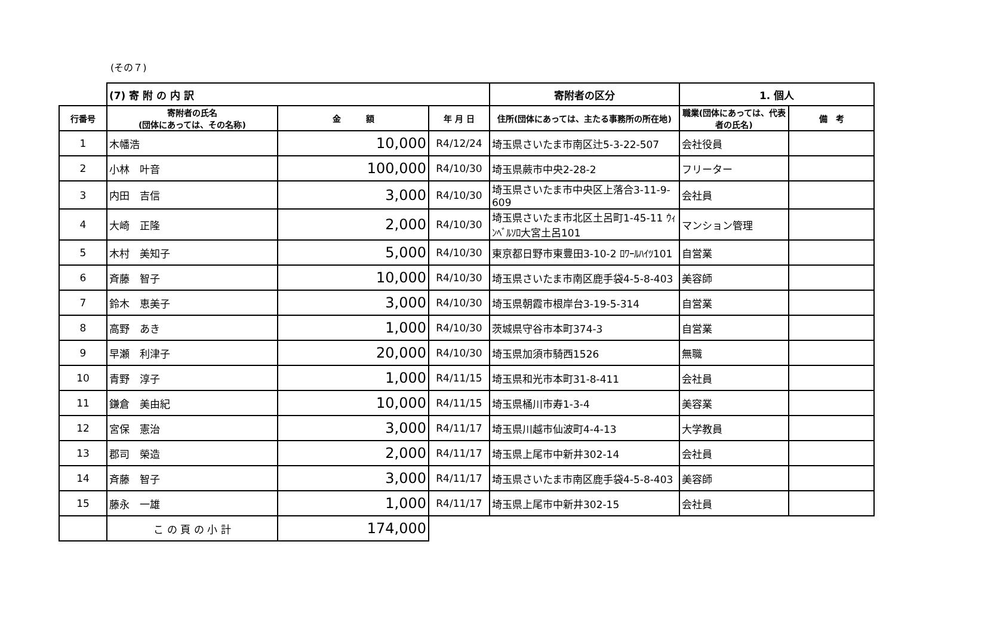(その７)
| | (7) 寄 附 の 内 訳 | | | 寄附者の区分 | 1. 個人 | |
| 行番号 | 寄附者の氏名 (団体にあっては、その名称) | 金 額 | 年 月 日 | 住所(団体にあっては、主たる事務所の所在地) | 職業(団体にあっては、代表者の氏名) | 備 考 |
| 1 | 木幡浩 | 10,000 | R4/12/24 | 埼玉県さいたま市南区辻5-3-22-507 | 会社役員 | |
| 2 | 小林 叶音 | 100,000 | R4/10/30 | 埼玉県蕨市中央2-28-2 | フリーター | |
| 3 | 内田 吉信 | 3,000 | R4/10/30 | 埼玉県さいたま市中央区上落合3-11-9-609 | 会社員 | |
| 4 | 大崎 正隆 | 2,000 | R4/10/30 | 埼玉県さいたま市北区土呂町1-45-11 ｳｨﾝﾍﾞﾙｿﾛ大宮土呂101 | マンション管理 | |
| 5 | 木村 美知子 | 5,000 | R4/10/30 | 東京都日野市東豊田3-10-2 ﾛﾜｰﾙﾊｲﾂ101 | 自営業 | |
| 6 | 斉藤 智子 | 10,000 | R4/10/30 | 埼玉県さいたま市南区鹿手袋4-5-8-403 | 美容師 | |
| 7 | 鈴木 恵美子 | 3,000 | R4/10/30 | 埼玉県朝霞市根岸台3-19-5-314 | 自営業 | |
| 8 | 高野 あき | 1,000 | R4/10/30 | 茨城県守谷市本町374-3 | 自営業 | |
| 9 | 早瀬 利津子 | 20,000 | R4/10/30 | 埼玉県加須市騎西1526 | 無職 | |
| 10 | 青野 淳子 | 1,000 | R4/11/15 | 埼玉県和光市本町31-8-411 | 会社員 | |
| 11 | 鎌倉 美由紀 | 10,000 | R4/11/15 | 埼玉県桶川市寿1-3-4 | 美容業 | |
| 12 | 宮保 憲治 | 3,000 | R4/11/17 | 埼玉県川越市仙波町4-4-13 | 大学教員 | |
| 13 | 郡司 榮造 | 2,000 | R4/11/17 | 埼玉県上尾市中新井302-14 | 会社員 | |
| 14 | 斉藤 智子 | 3,000 | R4/11/17 | 埼玉県さいたま市南区鹿手袋4-5-8-403 | 美容師 | |
| 15 | 藤永 一雄 | 1,000 | R4/11/17 | 埼玉県上尾市中新井302-15 | 会社員 | |
| | こ の 頁 の 小 計 | 174,000 | | | | |